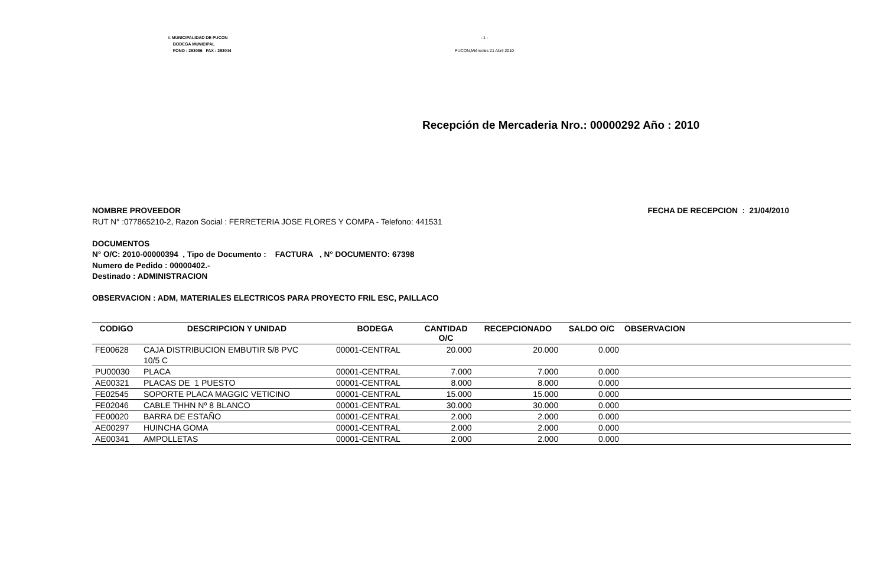I. MUNICIPALIDAD DE PUCON
BODEGA MUNICIPAL
FONO : 293086 FAX : 293044
- 1 -
PUCON,Miércoles 21 Abril 2010
Recepción de Mercaderia Nro.: 00000292 Año : 2010
FECHA DE RECEPCION : 21/04/2010
NOMBRE PROVEEDOR
RUT N° :077865210-2, Razon Social : FERRETERIA JOSE FLORES Y COMPA - Telefono: 441531
DOCUMENTOS
N° O/C: 2010-00000394 , Tipo de Documento : FACTURA , N° DOCUMENTO: 67398
Numero de Pedido : 00000402.-
Destinado : ADMINISTRACION
OBSERVACION : ADM, MATERIALES ELECTRICOS PARA PROYECTO FRIL ESC, PAILLACO
| CODIGO | DESCRIPCION Y UNIDAD | BODEGA | CANTIDAD O/C | RECEPCIONADO | SALDO O/C | OBSERVACION |
| --- | --- | --- | --- | --- | --- | --- |
| FE00628 | CAJA DISTRIBUCION EMBUTIR 5/8 PVC 10/5 C | 00001-CENTRAL | 20.000 | 20.000 | 0.000 | |
| PU00030 | PLACA | 00001-CENTRAL | 7.000 | 7.000 | 0.000 | |
| AE00321 | PLACAS DE 1 PUESTO | 00001-CENTRAL | 8.000 | 8.000 | 0.000 | |
| FE02545 | SOPORTE PLACA MAGGIC VETICINO | 00001-CENTRAL | 15.000 | 15.000 | 0.000 | |
| FE02046 | CABLE THHN Nº 8 BLANCO | 00001-CENTRAL | 30.000 | 30.000 | 0.000 | |
| FE00020 | BARRA DE ESTAÑO | 00001-CENTRAL | 2.000 | 2.000 | 0.000 | |
| AE00297 | HUINCHA GOMA | 00001-CENTRAL | 2.000 | 2.000 | 0.000 | |
| AE00341 | AMPOLLETAS | 00001-CENTRAL | 2.000 | 2.000 | 0.000 | |